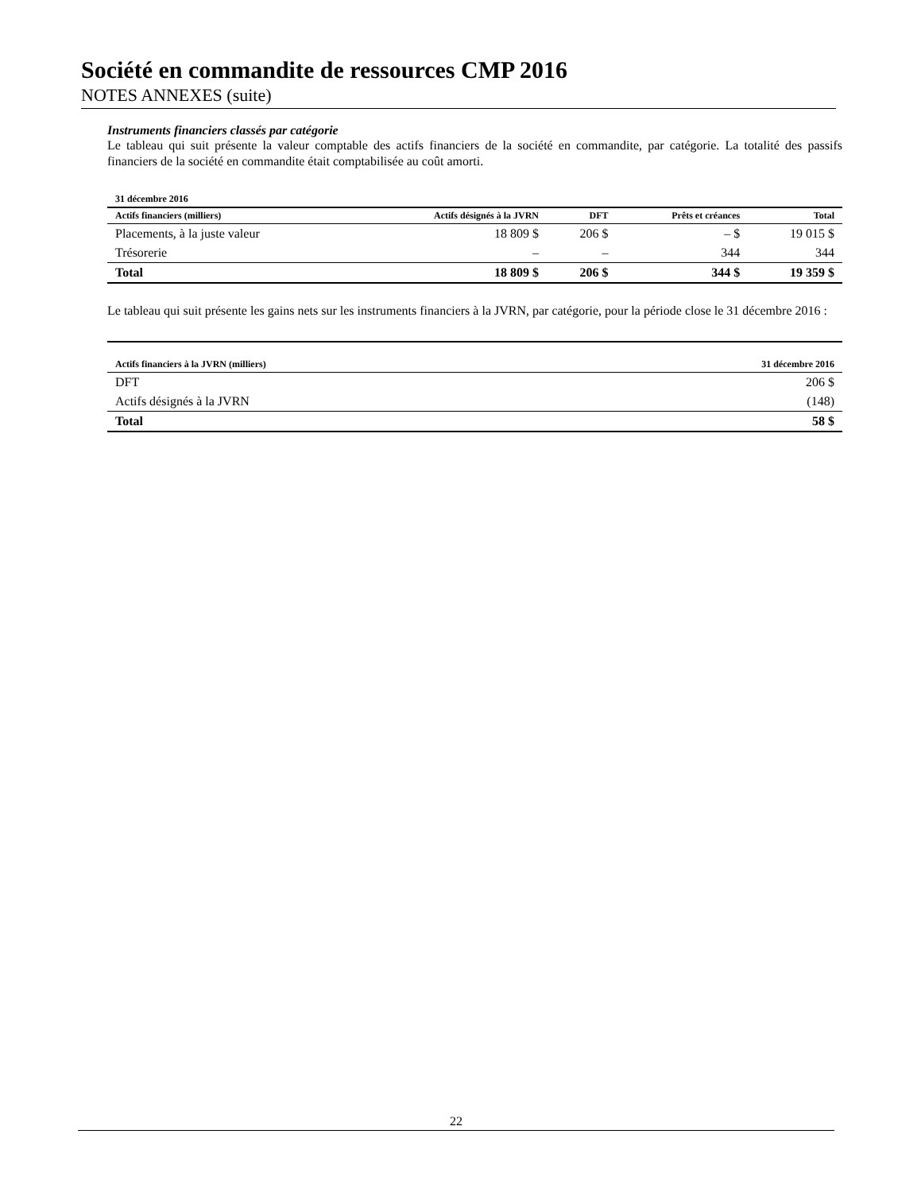Société en commandite de ressources CMP 2016
NOTES ANNEXES (suite)
Instruments financiers classés par catégorie
Le tableau qui suit présente la valeur comptable des actifs financiers de la société en commandite, par catégorie. La totalité des passifs financiers de la société en commandite était comptabilisée au coût amorti.
| 31 décembre 2016 | | | | |
| --- | --- | --- | --- | --- |
| Actifs financiers (milliers) | Actifs désignés à la JVRN | DFT | Prêts et créances | Total |
| Placements, à la juste valeur | 18 809 $ | 206 $ | – $ | 19 015 $ |
| Trésorerie | – | – | 344 | 344 |
| Total | 18 809 $ | 206 $ | 344 $ | 19 359 $ |
Le tableau qui suit présente les gains nets sur les instruments financiers à la JVRN, par catégorie, pour la période close le 31 décembre 2016 :
| Actifs financiers à la JVRN (milliers) | 31 décembre 2016 |
| --- | --- |
| DFT | 206 $ |
| Actifs désignés à la JVRN | (148) |
| Total | 58 $ |
22